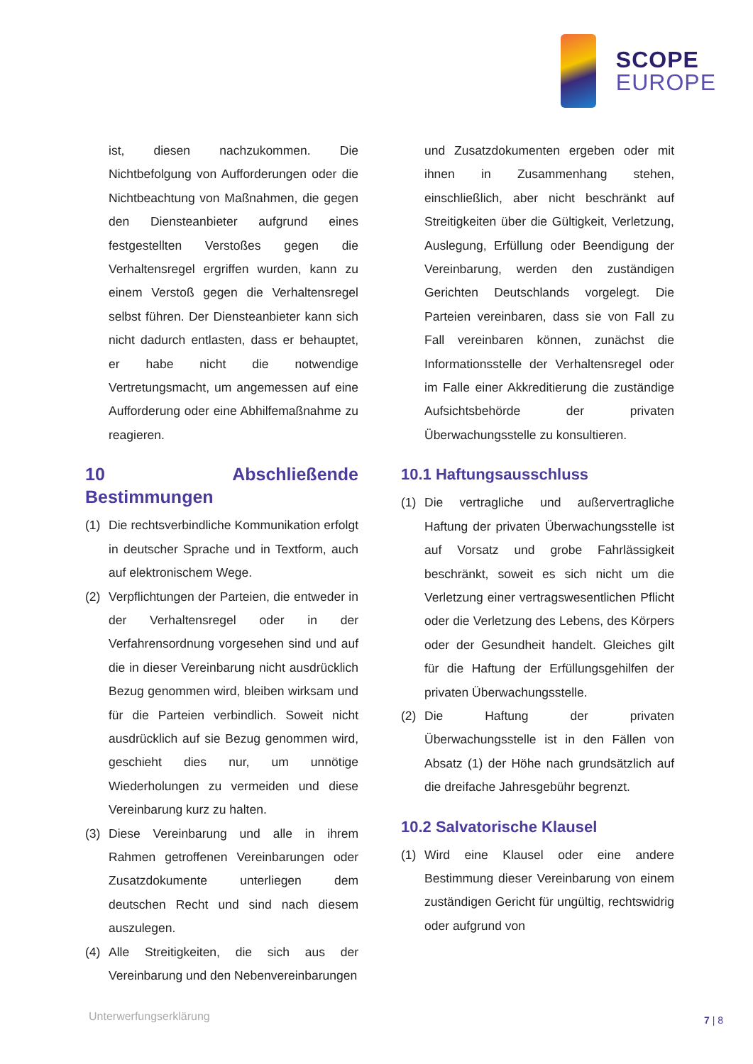SCOPE
EUROPE
ist, diesen nachzukommen. Die Nichtbefolgung von Aufforderungen oder die Nichtbeachtung von Maßnahmen, die gegen den Diensteanbieter aufgrund eines festgestellten Verstoßes gegen die Verhaltensregel ergriffen wurden, kann zu einem Verstoß gegen die Verhaltensregel selbst führen. Der Diensteanbieter kann sich nicht dadurch entlasten, dass er behauptet, er habe nicht die notwendige Vertretungsmacht, um angemessen auf eine Aufforderung oder eine Abhilfemaßnahme zu reagieren.
10 Abschließende Bestimmungen
(1) Die rechtsverbindliche Kommunikation erfolgt in deutscher Sprache und in Textform, auch auf elektronischem Wege.
(2) Verpflichtungen der Parteien, die entweder in der Verhaltensregel oder in der Verfahrensordnung vorgesehen sind und auf die in dieser Vereinbarung nicht ausdrücklich Bezug genommen wird, bleiben wirksam und für die Parteien verbindlich. Soweit nicht ausdrücklich auf sie Bezug genommen wird, geschieht dies nur, um unnötige Wiederholungen zu vermeiden und diese Vereinbarung kurz zu halten.
(3) Diese Vereinbarung und alle in ihrem Rahmen getroffenen Vereinbarungen oder Zusatzdokumente unterliegen dem deutschen Recht und sind nach diesem auszulegen.
(4) Alle Streitigkeiten, die sich aus der Vereinbarung und den Nebenvereinbarungen
und Zusatzdokumenten ergeben oder mit ihnen in Zusammenhang stehen, einschließlich, aber nicht beschränkt auf Streitigkeiten über die Gültigkeit, Verletzung, Auslegung, Erfüllung oder Beendigung der Vereinbarung, werden den zuständigen Gerichten Deutschlands vorgelegt. Die Parteien vereinbaren, dass sie von Fall zu Fall vereinbaren können, zunächst die Informationsstelle der Verhaltensregel oder im Falle einer Akkreditierung die zuständige Aufsichtsbehörde der privaten Überwachungsstelle zu konsultieren.
10.1 Haftungsausschluss
(1) Die vertragliche und außervertragliche Haftung der privaten Überwachungsstelle ist auf Vorsatz und grobe Fahrlässigkeit beschränkt, soweit es sich nicht um die Verletzung einer vertragswesentlichen Pflicht oder die Verletzung des Lebens, des Körpers oder der Gesundheit handelt. Gleiches gilt für die Haftung der Erfüllungsgehilfen der privaten Überwachungsstelle.
(2) Die Haftung der privaten Überwachungsstelle ist in den Fällen von Absatz (1) der Höhe nach grundsätzlich auf die dreifache Jahresgebühr begrenzt.
10.2 Salvatorische Klausel
(1) Wird eine Klausel oder eine andere Bestimmung dieser Vereinbarung von einem zuständigen Gericht für ungültig, rechtswidrig oder aufgrund von
Unterwerfungserklärung 7 | 8